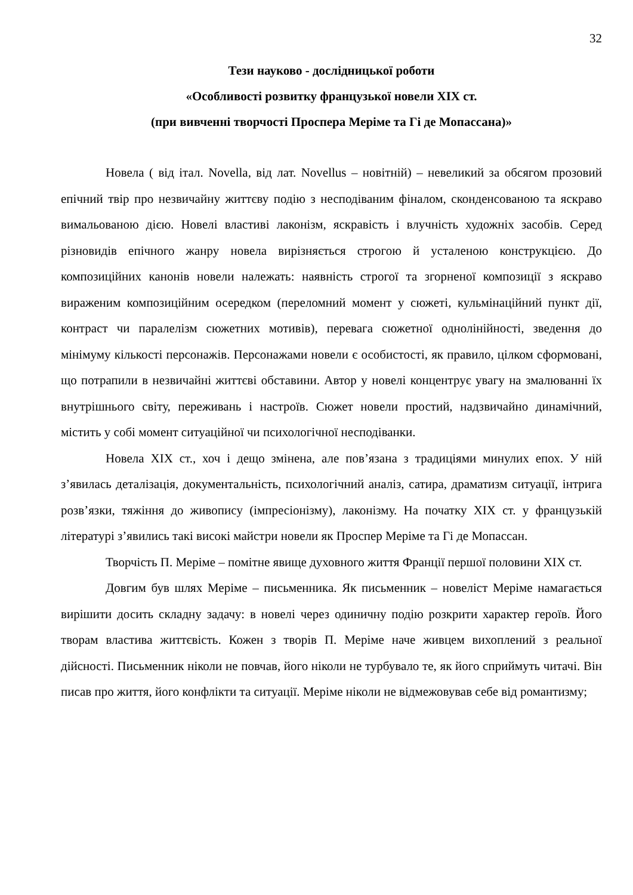32
Тези науково - дослідницької роботи
«Особливості розвитку французької новели ХІХ ст.
(при вивченні творчості Проспера Меріме та Гі де Мопассана)»
Новела ( від італ. Novella, від лат. Novellus – новітній) – невеликий за обсягом прозовий епічний твір про незвичайну життєву подію з несподіваним фіналом, сконденсованою та яскраво вимальованою дією. Новелі властиві лаконізм, яскравість і влучність художніх засобів. Серед різновидів епічного жанру новела вирізняється строгою й усталеною конструкцією. До композиційних канонів новели належать: наявність строгої та згорненої композиції з яскраво вираженим композиційним осередком (переломний момент у сюжеті, кульмінаційний пункт дії, контраст чи паралелізм сюжетних мотивів), перевага сюжетної однолінійності, зведення до мінімуму кількості персонажів. Персонажами новели є особистості, як правило, цілком сформовані, що потрапили в незвичайні життєві обставини. Автор у новелі концентрує увагу на змалюванні їх внутрішнього світу, переживань і настроїв. Сюжет новели простий, надзвичайно динамічний, містить у собі момент ситуаційної чи психологічної несподіванки.
Новела ХІХ ст., хоч і дещо змінена, але пов’язана з традиціями минулих епох. У ній з’явилась деталізація, документальність, психологічний аналіз, сатира, драматизм ситуації, інтрига розв’язки, тяжіння до живопису (імпресіонізму), лаконізму. На початку ХІХ ст. у французькій літературі з’явились такі високі майстри новели як Проспер Меріме та Гі де Мопассан.
Творчість П. Меріме – помітне явище духовного життя Франції першої половини ХІХ ст.
Довгим був шлях Меріме – письменника. Як письменник – новеліст Меріме намагається вирішити досить складну задачу: в новелі через одиничну подію розкрити характер героїв. Його творам властива життєвість. Кожен з творів П. Меріме наче живцем вихоплений з реальної дійсності. Письменник ніколи не повчав, його ніколи не турбувало те, як його сприймуть читачі. Він писав про життя, його конфлікти та ситуації. Меріме ніколи не відмежовував себе від романтизму;